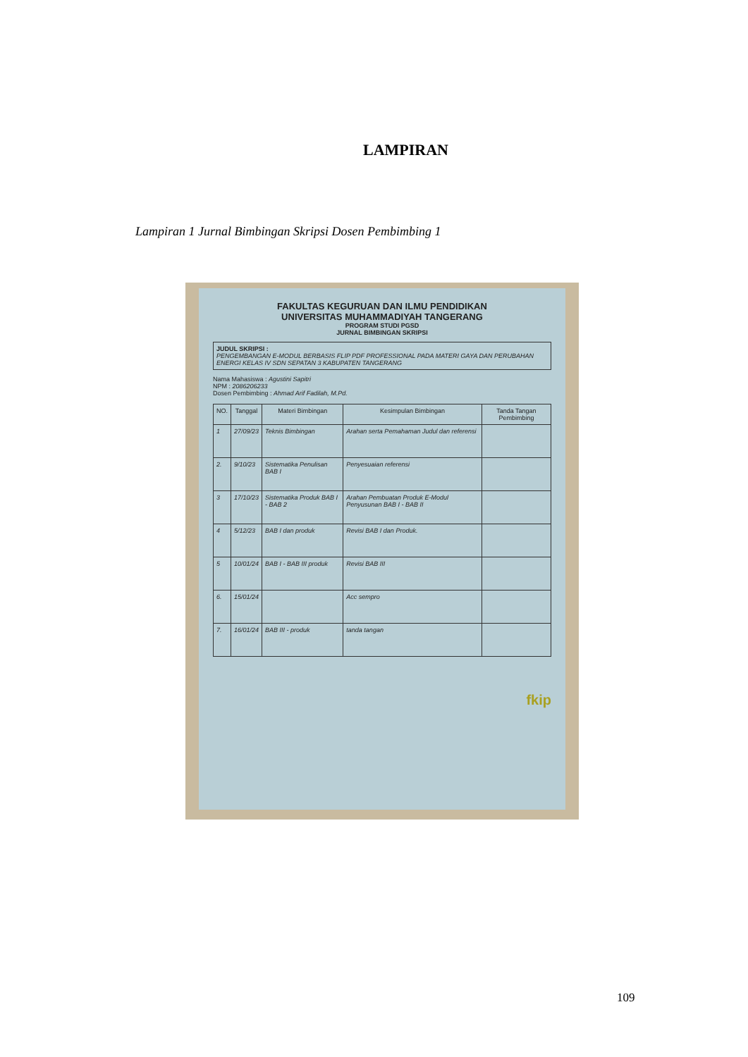LAMPIRAN
Lampiran 1 Jurnal Bimbingan Skripsi Dosen Pembimbing 1
FAKULTAS KEGURUAN DAN ILMU PENDIDIKAN
UNIVERSITAS MUHAMMADIYAH TANGERANG
PROGRAM STUDI PGSD
JURNAL BIMBINGAN SKRIPSI
JUDUL SKRIPSI :
PENGEMBANGAN E-MODUL BERBASIS FLIP PDF PROFESSIONAL PADA MATERI GAYA DAN PERUBAHAN ENERGI KELAS IV SDN SEPATAN 3 KABUPATEN TANGERANG
Nama Mahasiswa : Agustini Sapitri
NPM : 2086206233
Dosen Pembimbing : Ahmad Arif Fadilah, M.Pd.
| NO. | Tanggal | Materi Bimbingan | Kesimpulan Bimbingan | Tanda Tangan Pembimbing |
| --- | --- | --- | --- | --- |
| 1 | 27/09/23 | Teknis Bimbingan | Arahan serta Pemahaman Judul dan referensi | |
| 2. | 9/10/23 | Sistematika Penulisan BAB I | Penyesuaian referensi | |
| 3 | 17/10/23 | Sistematika Produk BAB I - BAB 2 | Arahan Pembuatan Produk E-Modul Penyusunan BAB I - BAB II | |
| 4 | 5/12/23 | BAB I dan produk | Revisi BAB I dan Produk. | |
| 5 | 10/01/24 | BAB I - BAB III produk | Revisi BAB III | |
| 6. | 15/01/24 | | Acc sempro | |
| 7. | 16/01/24 | BAB III - produk | tanda tangan | |
fkip
109